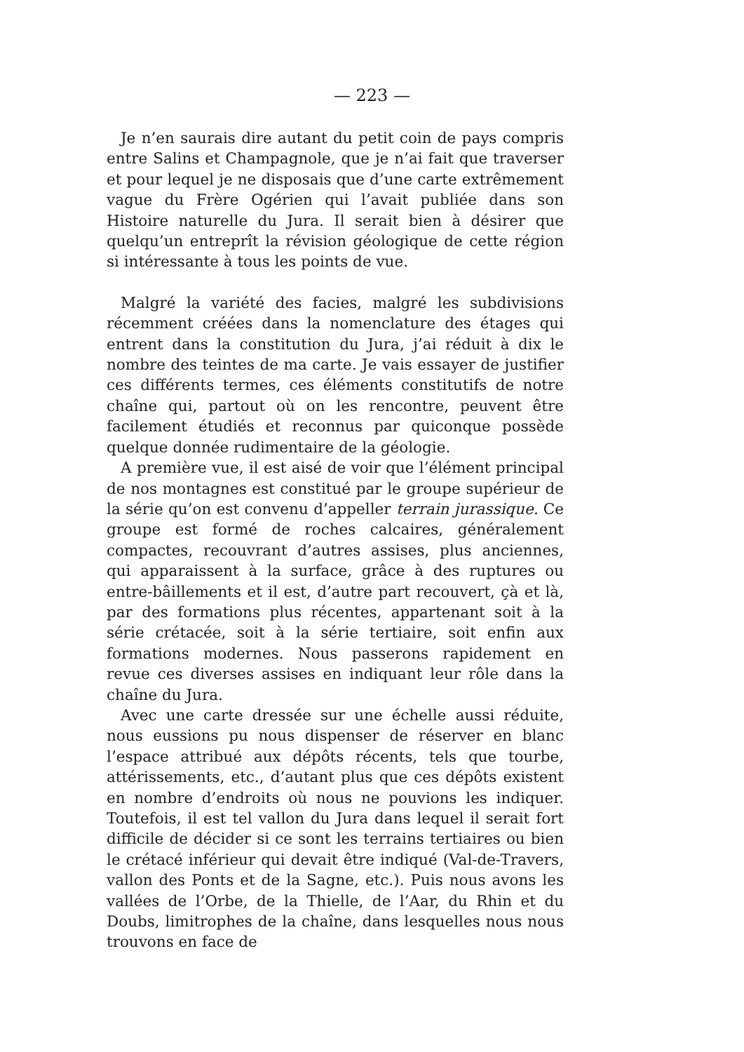— 223 —
Je n’en saurais dire autant du petit coin de pays compris entre Salins et Champagnole, que je n’ai fait que traverser et pour lequel je ne disposais que d’une carte extrêmement vague du Frère Ogérien qui l’avait publiée dans son Histoire naturelle du Jura. Il serait bien à désirer que quelqu’un entreprît la révision géologique de cette région si intéressante à tous les points de vue.
Malgré la variété des facies, malgré les subdivisions récemment créées dans la nomenclature des étages qui entrent dans la constitution du Jura, j’ai réduit à dix le nombre des teintes de ma carte. Je vais essayer de justifier ces différents termes, ces éléments constitutifs de notre chaîne qui, partout où on les rencontre, peuvent être facilement étudiés et reconnus par quiconque possède quelque donnée rudimentaire de la géologie.
A première vue, il est aisé de voir que l’élément principal de nos montagnes est constitué par le groupe supérieur de la série qu’on est convenu d’appeller terrain jurassique. Ce groupe est formé de roches calcaires, généralement compactes, recouvrant d’autres assises, plus anciennes, qui apparaissent à la surface, grâce à des ruptures ou entre-bâillements et il est, d’autre part recouvert, çà et là, par des formations plus récentes, appartenant soit à la série crétacée, soit à la série tertiaire, soit enfin aux formations modernes. Nous passerons rapidement en revue ces diverses assises en indiquant leur rôle dans la chaîne du Jura.
Avec une carte dressée sur une échelle aussi réduite, nous eussions pu nous dispenser de réserver en blanc l’espace attribué aux dépôts récents, tels que tourbe, attérissements, etc., d’autant plus que ces dépôts existent en nombre d’endroits où nous ne pouvions les indiquer. Toutefois, il est tel vallon du Jura dans lequel il serait fort difficile de décider si ce sont les terrains tertiaires ou bien le crétacé inférieur qui devait être indiqué (Val-de-Travers, vallon des Ponts et de la Sagne, etc.). Puis nous avons les vallées de l’Orbe, de la Thielle, de l’Aar, du Rhin et du Doubs, limitrophes de la chaîne, dans lesquelles nous nous trouvons en face de